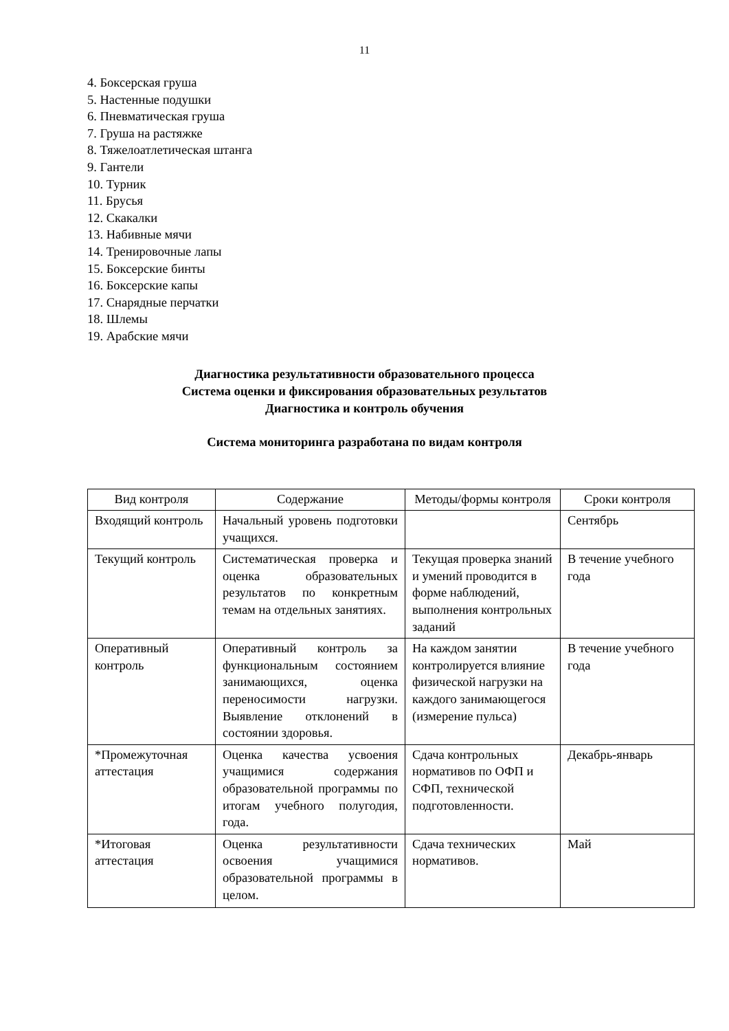11
4. Боксерская груша
5. Настенные подушки
6. Пневматическая груша
7. Груша на растяжке
8. Тяжелоатлетическая штанга
9. Гантели
10. Турник
11. Брусья
12. Скакалки
13. Набивные мячи
14. Тренировочные лапы
15. Боксерские бинты
16. Боксерские капы
17. Снарядные перчатки
18. Шлемы
19. Арабские мячи
Диагностика результативности образовательного процесса
Система оценки и фиксирования образовательных результатов
Диагностика и контроль обучения
Система мониторинга разработана по видам контроля
| Вид контроля | Содержание | Методы/формы контроля | Сроки контроля |
| --- | --- | --- | --- |
| Входящий контроль | Начальный уровень подготовки учащихся. | | Сентябрь |
| Текущий контроль | Систематическая проверка и оценка образовательных результатов по конкретным темам на отдельных занятиях. | Текущая проверка знаний и умений проводится в форме наблюдений, выполнения контрольных заданий | В течение учебного года |
| Оперативный контроль | Оперативный контроль за функциональным состоянием занимающихся, оценка переносимости нагрузки. Выявление отклонений в состоянии здоровья. | На каждом занятии контролируется влияние физической нагрузки на каждого занимающегося (измерение пульса) | В течение учебного года |
| *Промежуточная аттестация | Оценка качества усвоения учащимися содержания образовательной программы по итогам учебного полугодия, года. | Сдача контрольных нормативов по ОФП и СФП, технической подготовленности. | Декабрь-январь |
| *Итоговая аттестация | Оценка результативности освоения учащимися образовательной программы в целом. | Сдача технических нормативов. | Май |